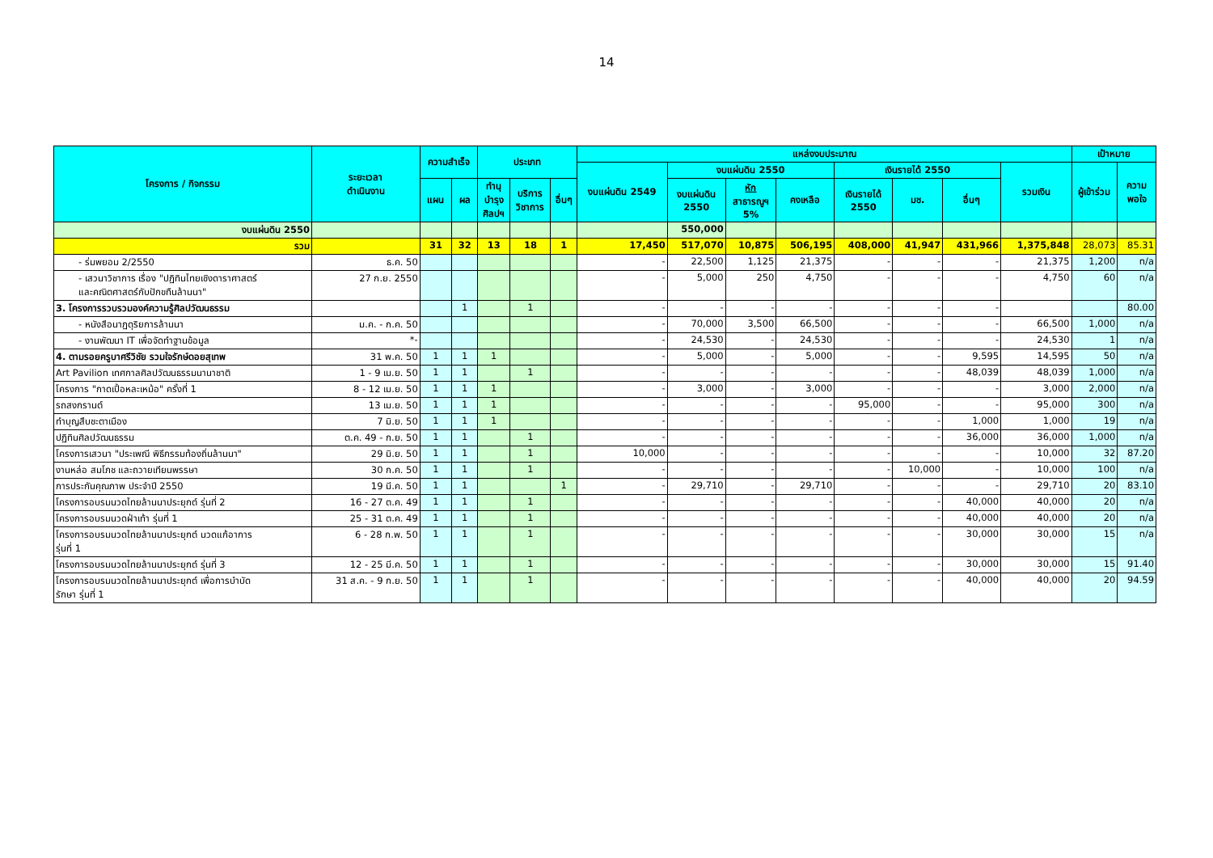14
| โครงการ / กิจกรรม | ระยะเวลา ดำเนินงาน | ความสำเร็จ | | ประเภท | | | แหล่งงบประมาณ | | | | | | | | เป้าหมาย | |
| --- | --- | --- | --- | --- | --- | --- | --- | --- | --- | --- | --- | --- | --- | --- | --- | --- |
| | | | | | | | งบแผ่นดิน 2549 | งบแผ่นดิน 2550 | | | เงินรายได้ 2550 | | | รวมเงิน | ผู้เข้าร่วม | ความ พอใจ |
| | | แผน | ผล | ทำนุ บำรุง ศิลปฯ | บริการ วิชาการ | อื่นๆ | | งบแผ่นดิน 2550 | หัก สาธารณูฯ 5% | คงเหลือ | เงินรายได้ 2550 | มช. | อื่นๆ | | | |
| งบแผ่นดิน 2550 | | | | | | | | 550,000 | | | | | | | | |
| รวม | | 31 | 32 | 13 | 18 | 1 | 17,450 | 517,070 | 10,875 | 506,195 | 408,000 | 41,947 | 431,966 | 1,375,848 | 28,073 | 85.31 |
| - ร่มพยอม 2/2550 | ธ.ค. 50 | | | | | | - | 22,500 | 1,125 | 21,375 | - | - | - | 21,375 | 1,200 | n/a |
| - เสวนาวิชาการ เรื่อง "ปฏิทินไทยเชิงดาราศาสตร์ และคณิตศาสตร์กับปักขทืนล้านนา" | 27 ก.ย. 2550 | | | | | | - | 5,000 | 250 | 4,750 | - | - | - | 4,750 | 60 | n/a |
| 3. โครงการรวบรวมองค์ความรู้ศิลปวัฒนธรรม | | | 1 | | 1 | | - | - | - | - | - | - | - | | | 80.00 |
| - หนังสือนาฏดุริยการล้านนา | ม.ค. - ก.ค. 50 | | | | | | - | 70,000 | 3,500 | 66,500 | - | - | - | 66,500 | 1,000 | n/a |
| - งานพัฒนา IT เพื่อจัดทำฐานข้อมูล | *- | | | | | | - | 24,530 | - | 24,530 | - | - | - | 24,530 | 1 | n/a |
| 4. ตามรอยครูบาศรีวิชัย รวมใจรักษ์ดอยสุเทพ | 31 พ.ค. 50 | 1 | 1 | 1 | | | - | 5,000 | - | 5,000 | - | - | 9,595 | 14,595 | 50 | n/a |
| Art Pavilion เทศกาลศิลปวัฒนธรรมนานาชาติ | 1 - 9 เม.ย. 50 | 1 | 1 | | 1 | | - | - | - | - | - | - | 48,039 | 48,039 | 1,000 | n/a |
| โครงการ "กาดเปิ้อหละเหม้อ" ครั้งที่ 1 | 8 - 12 เม.ย. 50 | 1 | 1 | 1 | | | - | 3,000 | - | 3,000 | - | - | - | 3,000 | 2,000 | n/a |
| รถสงกรานต์ | 13 เม.ย. 50 | 1 | 1 | 1 | | | - | - | - | - | 95,000 | - | - | 95,000 | 300 | n/a |
| ทำบุญสืบชะตาเมือง | 7 มิ.ย. 50 | 1 | 1 | 1 | | | - | - | - | - | - | - | 1,000 | 1,000 | 19 | n/a |
| ปฏิทินศิลปวัฒนธรรม | ต.ค. 49 - ก.ย. 50 | 1 | 1 | | 1 | | - | - | - | - | - | - | 36,000 | 36,000 | 1,000 | n/a |
| โครงการเสวนา "ประเพณี พิธีกรรมท้องถิ่นล้านนา" | 29 มิ.ย. 50 | 1 | 1 | | 1 | | 10,000 | - | - | - | - | - | - | 10,000 | 32 | 87.20 |
| งานหล่อ สมโภช และถวายเทียนพรรษา | 30 ก.ค. 50 | 1 | 1 | | 1 | | - | - | - | - | - | 10,000 | - | 10,000 | 100 | n/a |
| การประกันคุณภาพ ประจำปี 2550 | 19 มี.ค. 50 | 1 | 1 | | | 1 | - | 29,710 | - | 29,710 | - | - | - | 29,710 | 20 | 83.10 |
| โครงการอบรมนวดไทยล้านนาประยุกต์ รุ่นที่ 2 | 16 - 27 ต.ค. 49 | 1 | 1 | | 1 | | - | - | - | - | - | - | 40,000 | 40,000 | 20 | n/a |
| โครงการอบรมนวดฝ่าเท้า รุ่นที่ 1 | 25 - 31 ต.ค. 49 | 1 | 1 | | 1 | | - | - | - | - | - | - | 40,000 | 40,000 | 20 | n/a |
| โครงการอบรมนวดไทยล้านนาประยุกต์ นวดแก้อาการ รุ่นที่ 1 | 6 - 28 ก.พ. 50 | 1 | 1 | | 1 | | - | - | - | - | - | - | 30,000 | 30,000 | 15 | n/a |
| โครงการอบรมนวดไทยล้านนาประยุกต์ รุ่นที่ 3 | 12 - 25 มี.ค. 50 | 1 | 1 | | 1 | | - | - | - | - | - | - | 30,000 | 30,000 | 15 | 91.40 |
| โครงการอบรมนวดไทยล้านนาประยุกต์ เพื่อการบำบัด รักษา รุ่นที่ 1 | 31 ส.ค. - 9 ก.ย. 50 | 1 | 1 | | 1 | | - | - | - | - | - | - | 40,000 | 40,000 | 20 | 94.59 |